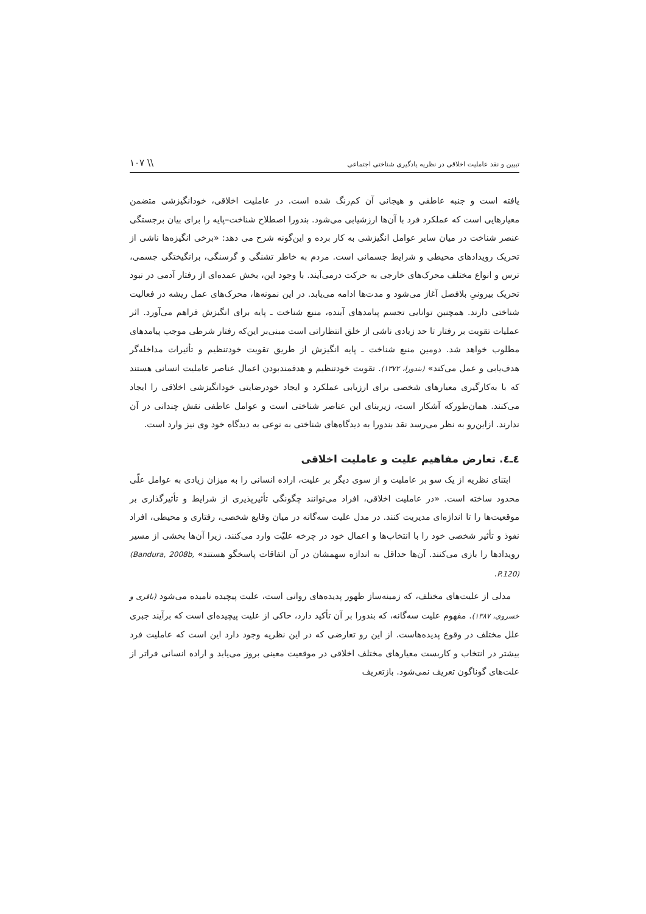تبیین و نقد عاملیت اخلاقی در نظریه یادگیری شناختی اجتماعی \\ ۱۰۷
یافته است و جنبه عاطفی و هیجانی آن کم‌رنگ شده است. در عاملیت اخلاقی، خودانگیزشی متضمن معیارهایی است که عملکرد فرد با آن‌ها ارزشیابی می‌شود. بندورا اصطلاح شناخت–پایه را برای بیان برجستگی عنصر شناخت در میان سایر عوامل انگیزشی به کار برده و این‌گونه شرح می دهد: «برخی انگیزه‌ها ناشی از تحریک رویدادهای محیطی و شرایط جسمانی است. مردم به خاطر تشنگی و گرسنگی، برانگیختگی جسمی، ترس و انواع مختلف محرک‌های خارجی به حرکت درمی‌آیند. با وجود این، بخش عمده‌ای از رفتار آدمی در نبود تحریک بیرونیِ بلافصل آغاز می‌شود و مدت‌ها ادامه می‌یابد. در این نمونه‌ها، محرک‌های عمل ریشه در فعالیت شناختی دارند. همچنین توانایی تجسم پیامدهای آینده، منبع شناخت ـ پایه برای انگیزش فراهم می‌آورد. اثر عملیات تقویت بر رفتار تا حد زیادی ناشی از خلق انتظاراتی است مبنی‌بر این‌که رفتار شرطی موجب پیامدهای مطلوب خواهد شد. دومین منبع شناخت ـ پایه انگیزش از طریق تقویت خودتنظیم و تأثیرات مداخله‌گر هدف‌یابی و عمل می‌کند» (بندورا، ۱۳۷۲). تقویت خودتنظیم و هدفمندبودن اعمال عناصر عاملیت انسانی هستند که با به‌کارگیری معیارهای شخصی برای ارزیابی عملکرد و ایجاد خودرضایتی خودانگیزشی اخلاقی را ایجاد می‌کنند. همان‌طورکه آشکار است، زیربنای این عناصر شناختی است و عوامل عاطفی نقش چندانی در آن ندارند. ازاین‌رو به نظر می‌رسد نقد بندورا به دیدگاه‌های شناختی به نوعی به دیدگاه خود وی نیز وارد است.
٤ـ٤. تعارض مفاهیم علیت و عاملیت اخلاقی
ابتنای نظریه از یک سو بر عاملیت و از سوی دیگر بر علیت، اراده انسانی را به میزان زیادی به عوامل علّی محدود ساخته است. «در عاملیت اخلاقی، افراد می‌توانند چگونگی تأثیرپذیری از شرایط و تأثیرگذاری بر موقعیت‌ها را تا اندازه‌ای مدیریت کنند. در مدل علیت سه‌گانه در میان وقایع شخصی، رفتاری و محیطی، افراد نفوذ و تأثیر شخصی خود را با انتخاب‌ها و اعمال خود در چرخه علیّت وارد می‌کنند. زیرا آن‌ها بخشی از مسیر رویدادها را بازی می‌کنند. آن‌ها حداقل به اندازه سهمشان در آن اتفاقات پاسخگو هستند» (Bandura, 2008b, P.120).
مدلی از علیت‌های مختلف، که زمینه‌ساز ظهور پدیده‌های روانی است، علیت پیچیده نامیده می‌شود (باقری و خسروی، ۱۳۸۷). مفهوم علیت سه‌گانه، که بندورا بر آن تأکید دارد، حاکی از علیت پیچیده‌ای است که برآیند جبری علل مختلف در وقوع پدیده‌هاست. از این رو تعارضی که در این نظریه وجود دارد این است که عاملیت فرد بیشتر در انتخاب و کاربست معیارهای مختلف اخلاقی در موقعیت معینی بروز می‌یابد و اراده انسانی فراتر از علت‌های گوناگون تعریف نمی‌شود. بازتعریف